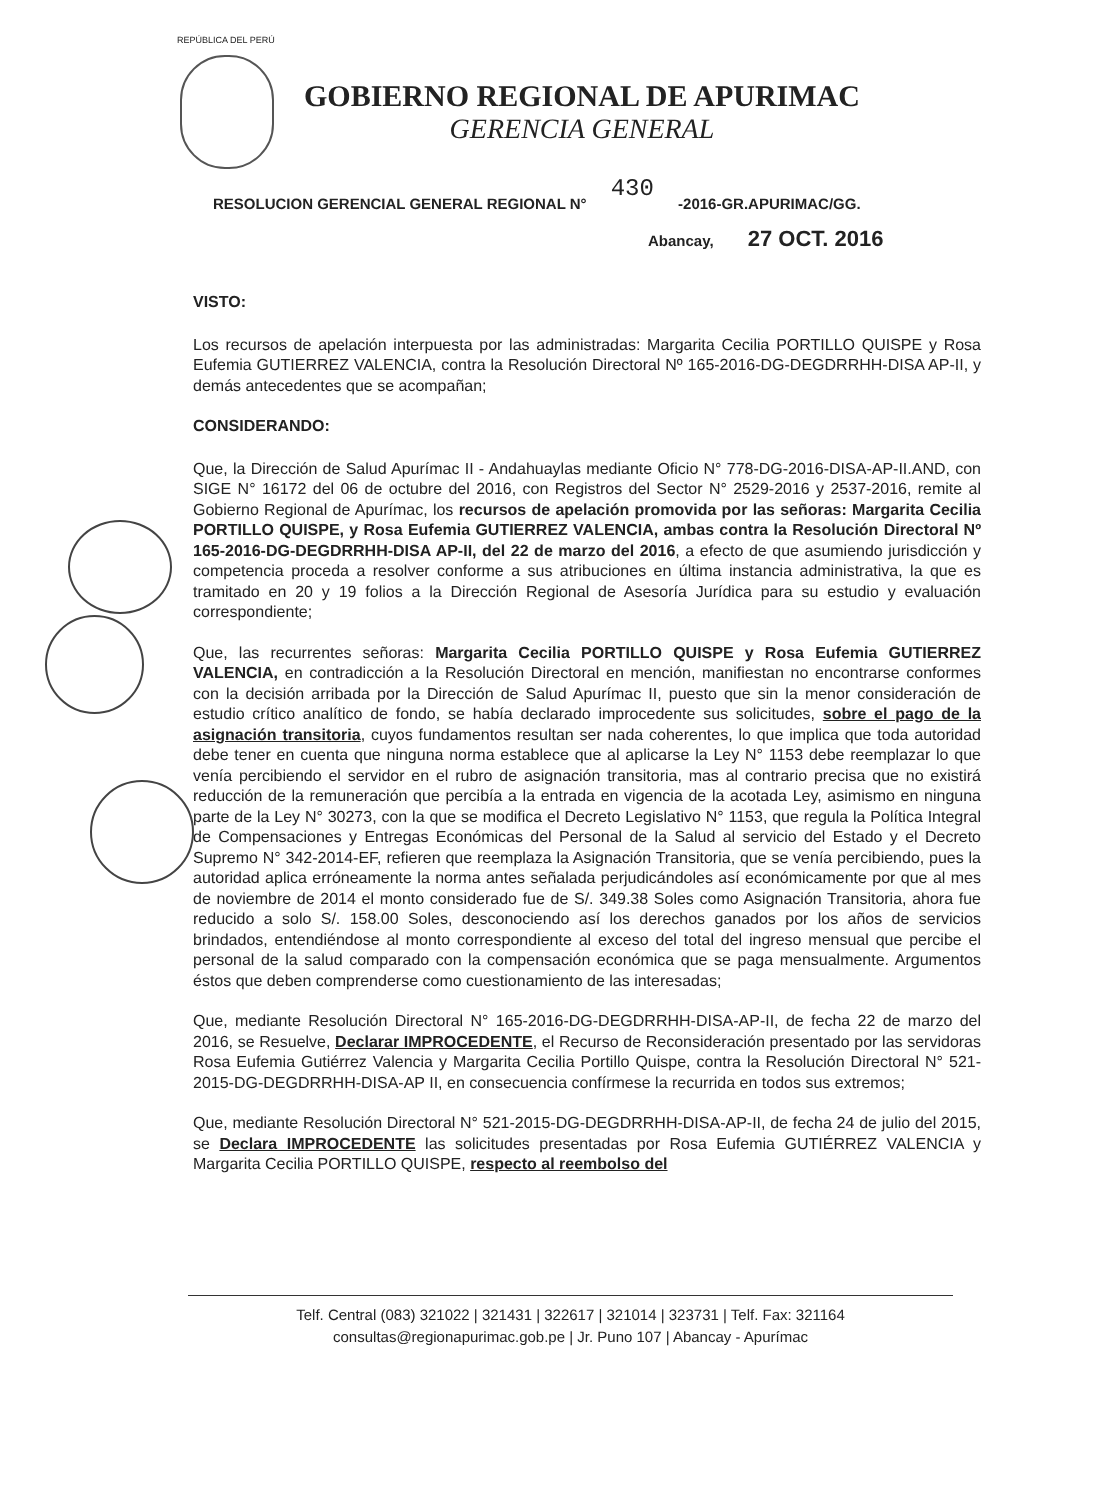REPÚBLICA DEL PERÚ
GOBIERNO REGIONAL DE APURIMAC
GERENCIA GENERAL
RESOLUCION GERENCIAL GENERAL REGIONAL N° 430 -2016-GR.APURIMAC/GG.
Abancay, 27 OCT. 2016
VISTO:
Los recursos de apelación interpuesta por las administradas: Margarita Cecilia PORTILLO QUISPE y Rosa Eufemia GUTIERREZ VALENCIA, contra la Resolución Directoral Nº 165-2016-DG-DEGDRRHH-DISA AP-II, y demás antecedentes que se acompañan;
CONSIDERANDO:
Que, la Dirección de Salud Apurímac II - Andahuaylas mediante Oficio N° 778-DG-2016-DISA-AP-II.AND, con SIGE N° 16172 del 06 de octubre del 2016, con Registros del Sector N° 2529-2016 y 2537-2016, remite al Gobierno Regional de Apurímac, los recursos de apelación promovida por las señoras: Margarita Cecilia PORTILLO QUISPE, y Rosa Eufemia GUTIERREZ VALENCIA, ambas contra la Resolución Directoral Nº 165-2016-DG-DEGDRRHH-DISA AP-II, del 22 de marzo del 2016, a efecto de que asumiendo jurisdicción y competencia proceda a resolver conforme a sus atribuciones en última instancia administrativa, la que es tramitado en 20 y 19 folios a la Dirección Regional de Asesoría Jurídica para su estudio y evaluación correspondiente;
Que, las recurrentes señoras: Margarita Cecilia PORTILLO QUISPE y Rosa Eufemia GUTIERREZ VALENCIA, en contradicción a la Resolución Directoral en mención, manifiestan no encontrarse conformes con la decisión arribada por la Dirección de Salud Apurímac II, puesto que sin la menor consideración de estudio crítico analítico de fondo, se había declarado improcedente sus solicitudes, sobre el pago de la asignación transitoria, cuyos fundamentos resultan ser nada coherentes, lo que implica que toda autoridad debe tener en cuenta que ninguna norma establece que al aplicarse la Ley N° 1153 debe reemplazar lo que venía percibiendo el servidor en el rubro de asignación transitoria, mas al contrario precisa que no existirá reducción de la remuneración que percibía a la entrada en vigencia de la acotada Ley, asimismo en ninguna parte de la Ley N° 30273, con la que se modifica el Decreto Legislativo N° 1153, que regula la Política Integral de Compensaciones y Entregas Económicas del Personal de la Salud al servicio del Estado y el Decreto Supremo N° 342-2014-EF, refieren que reemplaza la Asignación Transitoria, que se venía percibiendo, pues la autoridad aplica erróneamente la norma antes señalada perjudicándoles así económicamente por que al mes de noviembre de 2014 el monto considerado fue de S/. 349.38 Soles como Asignación Transitoria, ahora fue reducido a solo S/. 158.00 Soles, desconociendo así los derechos ganados por los años de servicios brindados, entendiéndose al monto correspondiente al exceso del total del ingreso mensual que percibe el personal de la salud comparado con la compensación económica que se paga mensualmente. Argumentos éstos que deben comprenderse como cuestionamiento de las interesadas;
Que, mediante Resolución Directoral N° 165-2016-DG-DEGDRRHH-DISA-AP-II, de fecha 22 de marzo del 2016, se Resuelve, Declarar IMPROCEDENTE, el Recurso de Reconsideración presentado por las servidoras Rosa Eufemia Gutiérrez Valencia y Margarita Cecilia Portillo Quispe, contra la Resolución Directoral N° 521-2015-DG-DEGDRRHH-DISA-AP II, en consecuencia confírmese la recurrida en todos sus extremos;
Que, mediante Resolución Directoral N° 521-2015-DG-DEGDRRHH-DISA-AP-II, de fecha 24 de julio del 2015, se Declara IMPROCEDENTE las solicitudes presentadas por Rosa Eufemia GUTIÉRREZ VALENCIA y Margarita Cecilia PORTILLO QUISPE, respecto al reembolso del
Telf. Central (083) 321022 | 321431 | 322617 | 321014 | 323731 | Telf. Fax: 321164
consultas@regionapurimac.gob.pe | Jr. Puno 107 | Abancay - Apurímac